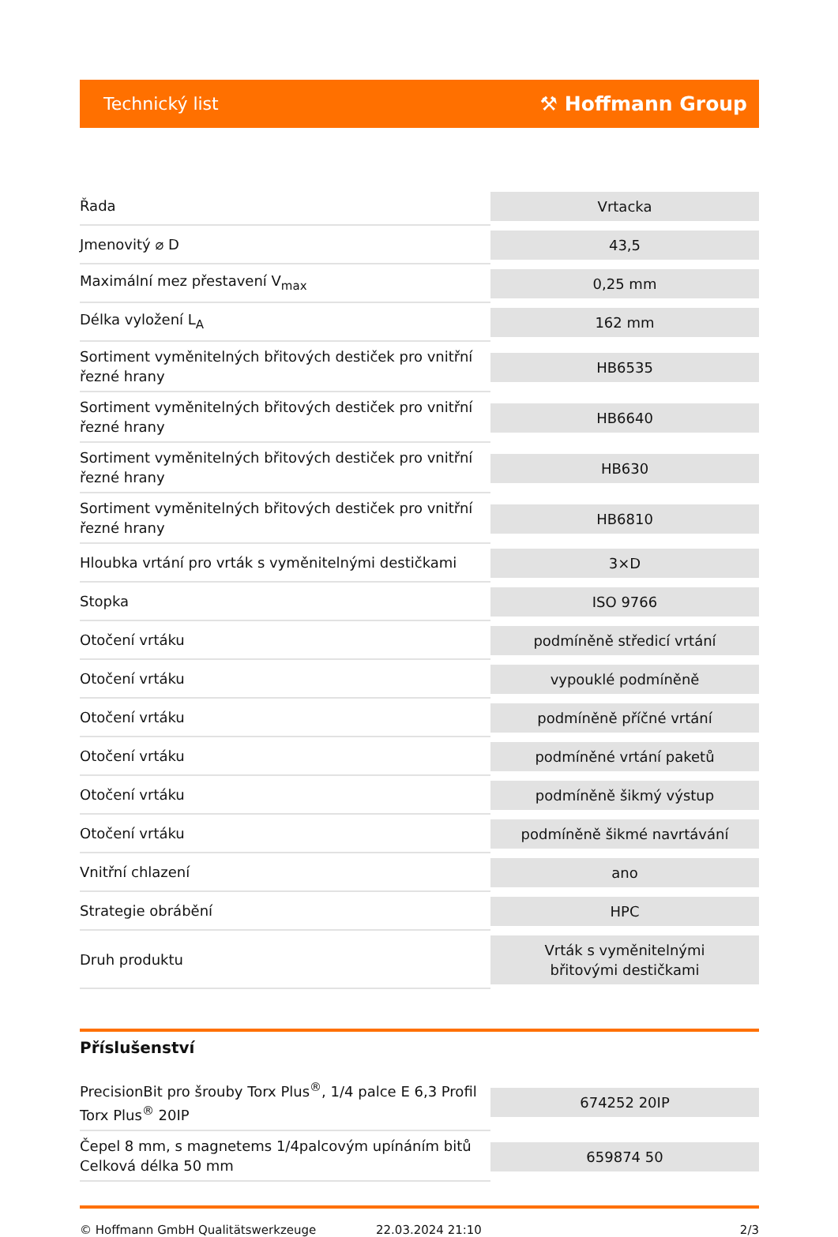Technický list ⚒ Hoffmann Group
| Řada | Vrtacka |
| Jmenovitý ⌀ D | 43,5 |
| Maximální mez přestavení V<sub>max</sub> | 0,25 mm |
| Délka vyložení L<sub>A</sub> | 162 mm |
| Sortiment vyměnitelných břitových destiček pro vnitřní řezné hrany | HB6535 |
| Sortiment vyměnitelných břitových destiček pro vnitřní řezné hrany | HB6640 |
| Sortiment vyměnitelných břitových destiček pro vnitřní řezné hrany | HB630 |
| Sortiment vyměnitelných břitových destiček pro vnitřní řezné hrany | HB6810 |
| Hloubka vrtání pro vrták s vyměnitelnými destičkami | 3×D |
| Stopka | ISO 9766 |
| Otočení vrtáku | podmíněně středicí vrtání |
| Otočení vrtáku | vypouklé podmíněně |
| Otočení vrtáku | podmíněně příčné vrtání |
| Otočení vrtáku | podmíněné vrtání paketů |
| Otočení vrtáku | podmíněně šikmý výstup |
| Otočení vrtáku | podmíněně šikmé navrtávání |
| Vnitřní chlazení | ano |
| Strategie obrábění | HPC |
| Druh produktu | Vrták s vyměnitelnými břitovými destičkami |
Příslušenství
| PrecisionBit pro šrouby Torx Plus<sup>®</sup>, 1/4 palce E 6,3 Profil Torx Plus<sup>®</sup> 20IP | 674252 20IP |
| Čepel 8 mm, s magnetems 1/4palcovým upínáním bitů Celková délka 50 mm | 659874 50 |
© Hoffmann GmbH Qualitätswerkzeuge 22.03.2024 21:10 2/3